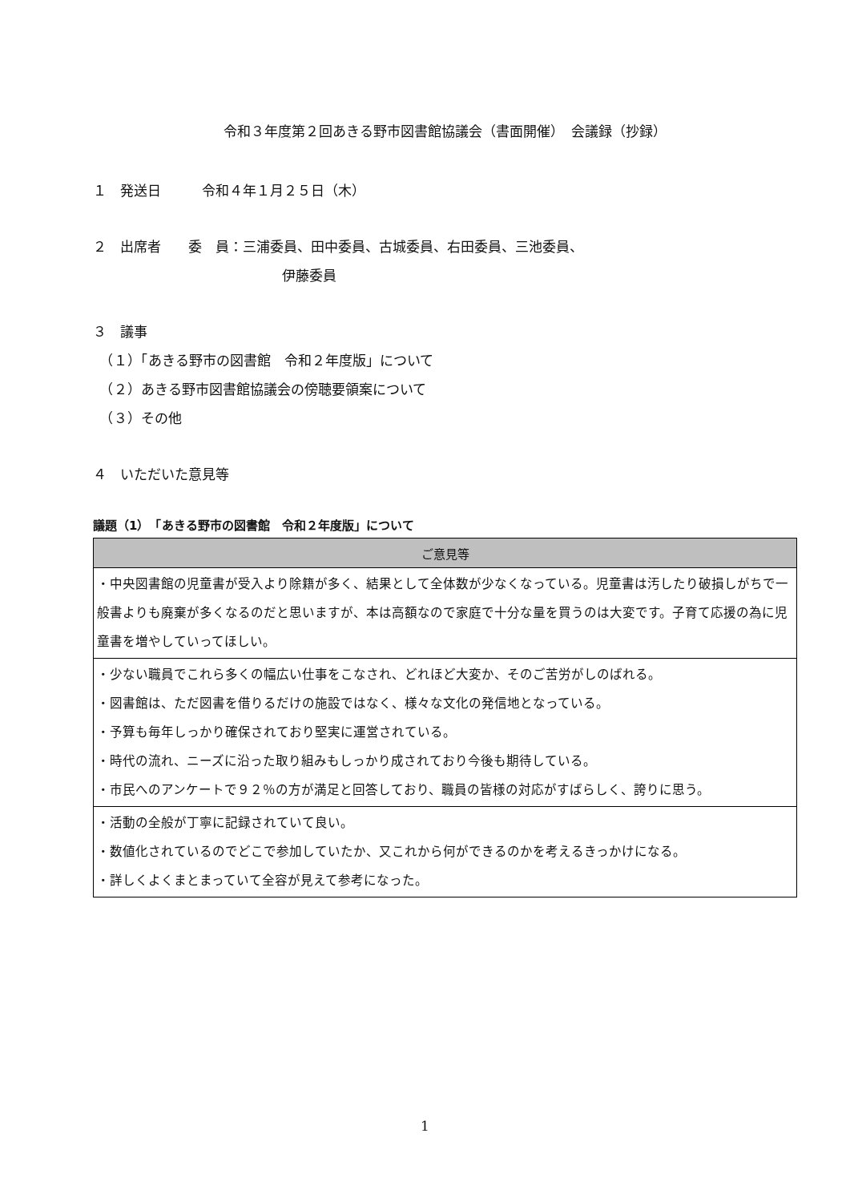令和３年度第２回あきる野市図書館協議会（書面開催）　会議録（抄録）
１　発送日　　　令和４年１月２５日（木）
２　出席者　　委　員：三浦委員、田中委員、古城委員、右田委員、三池委員、
伊藤委員
３　議事
　（１）「あきる野市の図書館　令和２年度版」について
　（２）あきる野市図書館協議会の傍聴要領案について
　（３）その他
４　いただいた意見等
議題（1）　「あきる野市の図書館　令和２年度版」について
| ご意見等 |
| --- |
| ・中央図書館の児童書が受入より除籍が多く、結果として全体数が少なくなっている。児童書は汚したり破損しがちで一般書よりも廃棄が多くなるのだと思いますが、本は高額なので家庭で十分な量を買うのは大変です。子育て応援の為に児童書を増やしていってほしい。 |
| ・少ない職員でこれら多くの幅広い仕事をこなされ、どれほど大変か、そのご苦労がしのばれる。 ・図書館は、ただ図書を借りるだけの施設ではなく、様々な文化の発信地となっている。 ・予算も毎年しっかり確保されており堅実に運営されている。 ・時代の流れ、ニーズに沿った取り組みもしっかり成されており今後も期待している。 ・市民へのアンケートで９２％の方が満足と回答しており、職員の皆様の対応がすばらしく、誇りに思う。 |
| ・活動の全般が丁寧に記録されていて良い。 ・数値化されているのでどこで参加していたか、又これから何ができるのかを考えるきっかけになる。 ・詳しくよくまとまっていて全容が見えて参考になった。 |
1